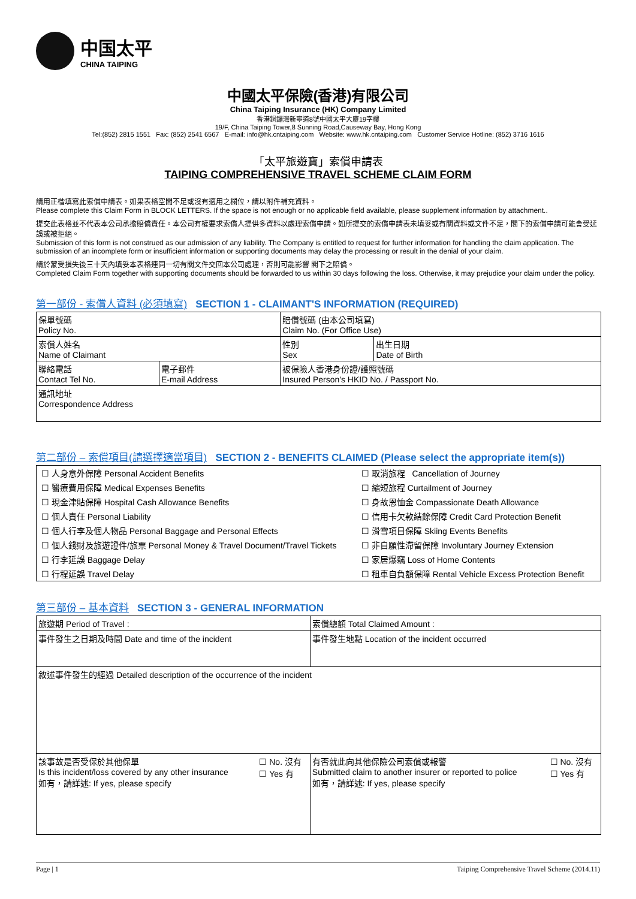中国太平
CHINA TAIPING
中國太平保險(香港)有限公司
China Taiping Insurance (HK) Company Limited
香港銅鑼灣新寧道8號中國太平大廈19字樓
19/F, China Taiping Tower,8 Sunning Road,Causeway Bay, Hong Kong
Tel:(852) 2815 1551 Fax: (852) 2541 6567 E-mail: info@hk.cntaiping.com Website: www.hk.cntaiping.com Customer Service Hotline: (852) 3716 1616
「太平旅遊寶」索償申請表
TAIPING COMPREHENSIVE TRAVEL SCHEME CLAIM FORM
請用正楷填寫此索償申請表。如果表格空間不足或沒有適用之欄位，請以附件補充資料。
Please complete this Claim Form in BLOCK LETTERS. If the space is not enough or no applicable field available, please supplement information by attachment..
提交此表格並不代表本公司承擔賠償責任。本公司有權要求索償人提供多資料以處理索償申請。如所提交的索償申請表未填妥或有關資料或文件不足，閣下的索償申請可能會受延誤或被拒絕。
Submission of this form is not construed as our admission of any liability. The Company is entitled to request for further information for handling the claim application. The submission of an incomplete form or insufficient information or supporting documents may delay the processing or result in the denial of your claim.
請於蒙受損失後三十天內填妥本表格連同一切有關文件交回本公司處理，否則可能影響 閣下之賠償。
Completed Claim Form together with supporting documents should be forwarded to us within 30 days following the loss. Otherwise, it may prejudice your claim under the policy.
第一部份 - 索償人資料 (必須填寫) SECTION 1 - CLAIMANT'S INFORMATION (REQUIRED)
| 保單號碼 Policy No. | | 賠償號碼 (由本公司填寫) Claim No. (For Office Use) | |
| 索償人姓名 Name of Claimant | | 性別 Sex | 出生日期 Date of Birth |
| 聯絡電話 Contact Tel No. | 電子郵件 E-mail Address | 被保險人香港身份證/護照號碼 Insured Person's HKID No. / Passport No. | |
| 通訊地址 Correspondence Address | | | |
第二部份 – 索償項目(請選擇適當項目) SECTION 2 - BENEFITS CLAIMED (Please select the appropriate item(s))
| ☐ 人身意外保障 Personal Accident Benefits | ☐ 取消旅程 Cancellation of Journey |
| ☐ 醫療費用保障 Medical Expenses Benefits | ☐ 縮短旅程 Curtailment of Journey |
| ☐ 現金津貼保障 Hospital Cash Allowance Benefits | ☐ 身故恩恤金 Compassionate Death Allowance |
| ☐ 個人責任 Personal Liability | ☐ 信用卡欠款結餘保障 Credit Card Protection Benefit |
| ☐ 個人行李及個人物品 Personal Baggage and Personal Effects | ☐ 滑雪項目保障 Skiing Events Benefits |
| ☐ 個人錢財及旅遊證件/旅票 Personal Money & Travel Document/Travel Tickets | ☐ 非自願性滯留保障 Involuntary Journey Extension |
| ☐ 行李延誤 Baggage Delay | ☐ 家居爆竊 Loss of Home Contents |
| ☐ 行程延誤 Travel Delay | ☐ 租車自負額保障 Rental Vehicle Excess Protection Benefit |
第三部份 – 基本資料 SECTION 3 - GENERAL INFORMATION
| 旅遊期 Period of Travel : | | 索償總額 Total Claimed Amount : | |
| 事件發生之日期及時間 Date and time of the incident | | 事件發生地點 Location of the incident occurred | |
| 敘述事件發生的經過 Detailed description of the occurrence of the incident | | | |
| 該事故是否受保於其他保單 Is this incident/loss covered by any other insurance 如有，請詳述: If yes, please specify | ☐ No. 沒有 ☐ Yes 有 | 有否就此向其他保險公司索償或報警 Submitted claim to another insurer or reported to police 如有，請詳述: If yes, please specify | ☐ No. 沒有 ☐ Yes 有 |
Page | 1 Taiping Comprehensive Travel Scheme (2014.11)